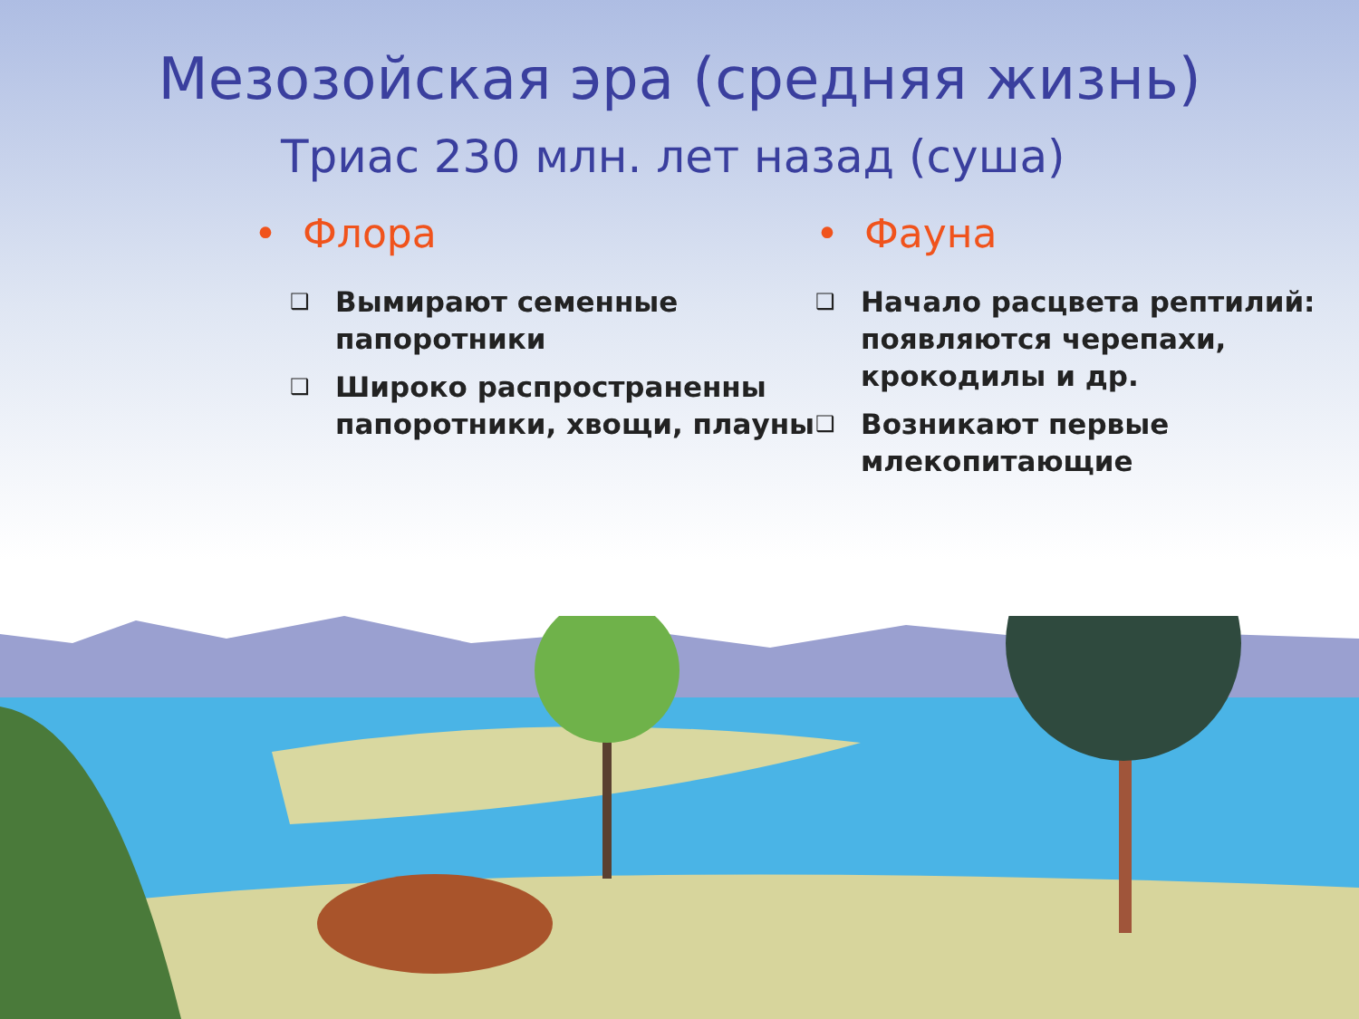Мезозойская эра (средняя жизнь)
Триас 230 млн. лет назад (суша)
• Флора
❑ Вымирают семенные папоротники
❑ Широко распространенны папоротники, хвощи, плауны
• Фауна
❑ Начало расцвета рептилий: появляются черепахи, крокодилы и др.
❑ Возникают первые млекопитающие